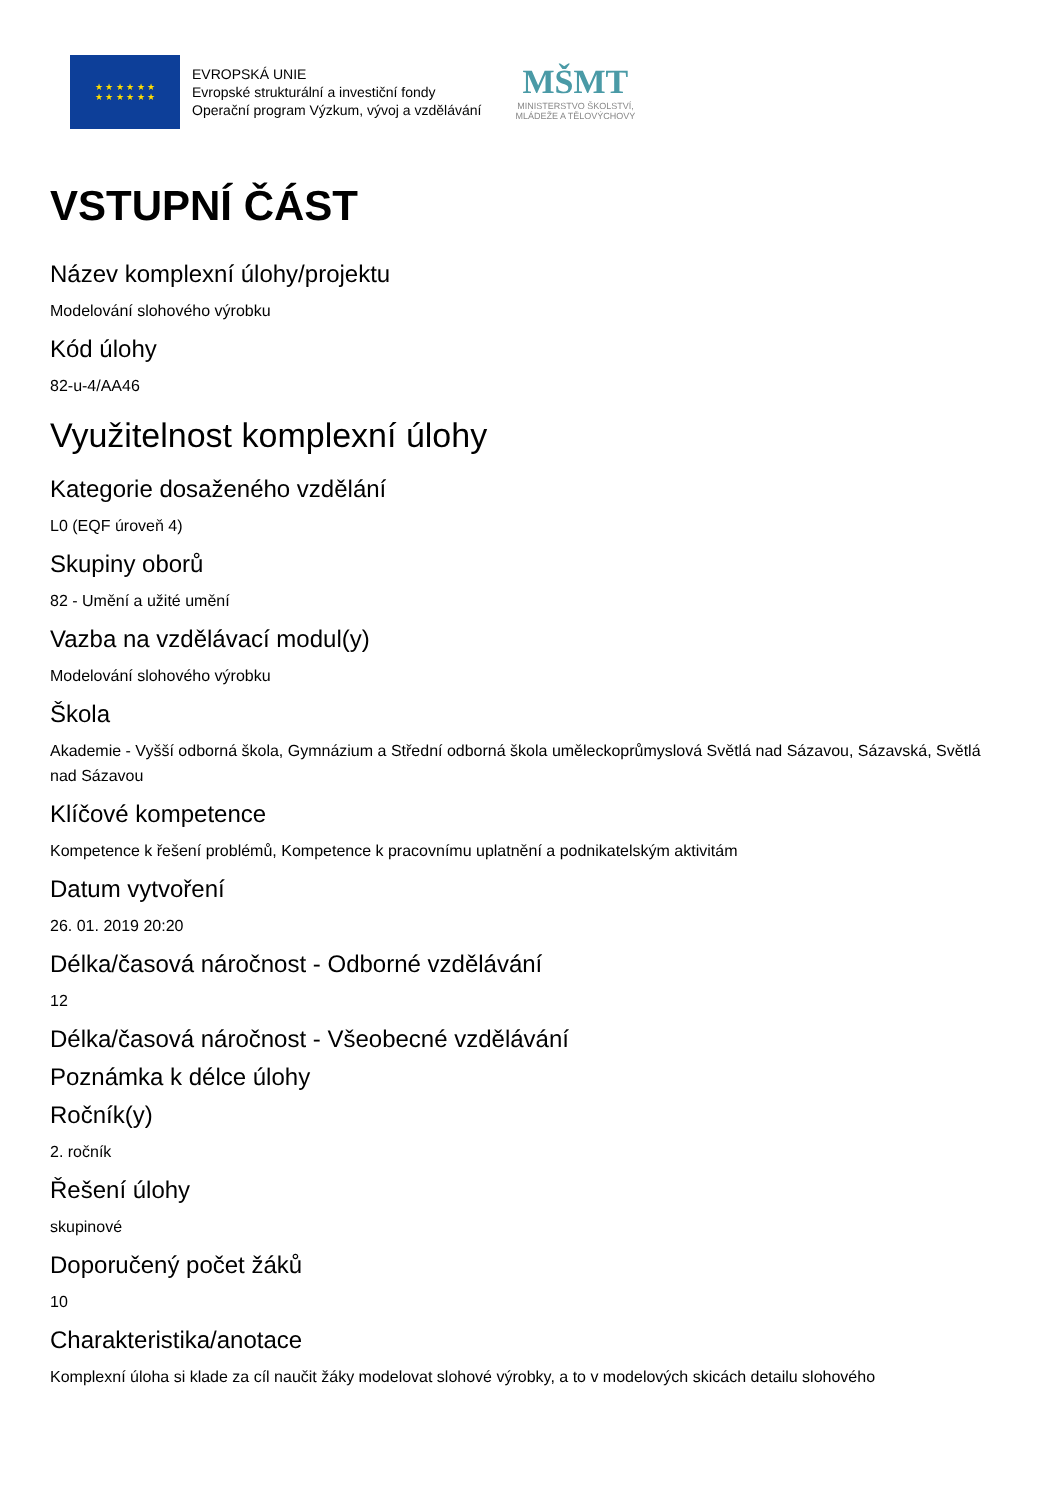★ ★ ★ ★ ★ ★
★ ★ ★ ★ ★ ★
EVROPSKÁ UNIE
Evropské strukturální a investiční fondy
Operační program Výzkum, vývoj a vzdělávání
MŠMT
MINISTERSTVO ŠKOLSTVÍ,
MLÁDEŽE A TĚLOVÝCHOVY
VSTUPNÍ ČÁST
Název komplexní úlohy/projektu
Modelování slohového výrobku
Kód úlohy
82-u-4/AA46
Využitelnost komplexní úlohy
Kategorie dosaženého vzdělání
L0 (EQF úroveň 4)
Skupiny oborů
82 - Umění a užité umění
Vazba na vzdělávací modul(y)
Modelování slohového výrobku
Škola
Akademie - Vyšší odborná škola, Gymnázium a Střední odborná škola uměleckoprůmyslová Světlá nad Sázavou, Sázavská, Světlá nad Sázavou
Klíčové kompetence
Kompetence k řešení problémů, Kompetence k pracovnímu uplatnění a podnikatelským aktivitám
Datum vytvoření
26. 01. 2019 20:20
Délka/časová náročnost - Odborné vzdělávání
12
Délka/časová náročnost - Všeobecné vzdělávání
Poznámka k délce úlohy
Ročník(y)
2. ročník
Řešení úlohy
skupinové
Doporučený počet žáků
10
Charakteristika/anotace
Komplexní úloha si klade za cíl naučit žáky modelovat slohové výrobky, a to v modelových skicách detailu slohového